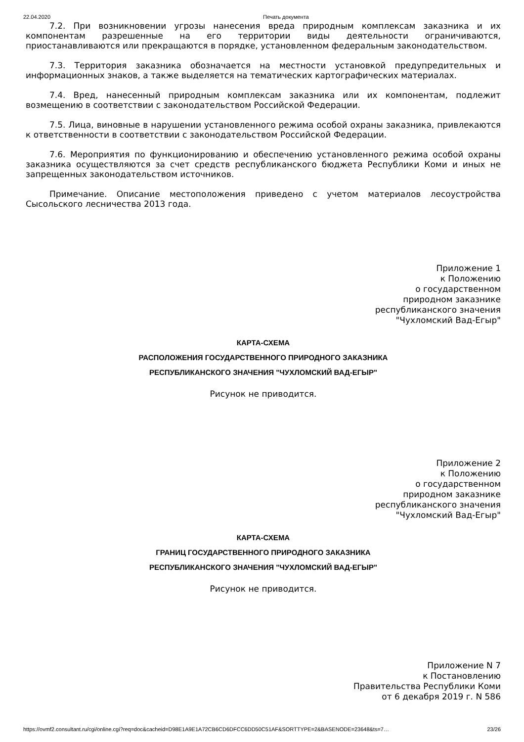22.04.2020 Печать документа
7.2. При возникновении угрозы нанесения вреда природным комплексам заказника и их компонентам разрешенные на его территории виды деятельности ограничиваются, приостанавливаются или прекращаются в порядке, установленном федеральным законодательством.
7.3. Территория заказника обозначается на местности установкой предупредительных и информационных знаков, а также выделяется на тематических картографических материалах.
7.4. Вред, нанесенный природным комплексам заказника или их компонентам, подлежит возмещению в соответствии с законодательством Российской Федерации.
7.5. Лица, виновные в нарушении установленного режима особой охраны заказника, привлекаются к ответственности в соответствии с законодательством Российской Федерации.
7.6. Мероприятия по функционированию и обеспечению установленного режима особой охраны заказника осуществляются за счет средств республиканского бюджета Республики Коми и иных не запрещенных законодательством источников.
Примечание. Описание местоположения приведено с учетом материалов лесоустройства Сысольского лесничества 2013 года.
Приложение 1
к Положению
о государственном
природном заказнике
республиканского значения
"Чухломский Вад-Егыр"
КАРТА-СХЕМА
РАСПОЛОЖЕНИЯ ГОСУДАРСТВЕННОГО ПРИРОДНОГО ЗАКАЗНИКА
РЕСПУБЛИКАНСКОГО ЗНАЧЕНИЯ "ЧУХЛОМСКИЙ ВАД-ЕГЫР"
Рисунок не приводится.
Приложение 2
к Положению
о государственном
природном заказнике
республиканского значения
"Чухломский Вад-Егыр"
КАРТА-СХЕМА
ГРАНИЦ ГОСУДАРСТВЕННОГО ПРИРОДНОГО ЗАКАЗНИКА
РЕСПУБЛИКАНСКОГО ЗНАЧЕНИЯ "ЧУХЛОМСКИЙ ВАД-ЕГЫР"
Рисунок не приводится.
Приложение N 7
к Постановлению
Правительства Республики Коми
от 6 декабря 2019 г. N 586
https://ovmf2.consultant.ru/cgi/online.cgi?req=doc&cacheid=D98E1A9E1A72CB6CD6DFCC6DD50C51AF&SORTTYPE=2&BASENODE=23648&ts=7… 23/26